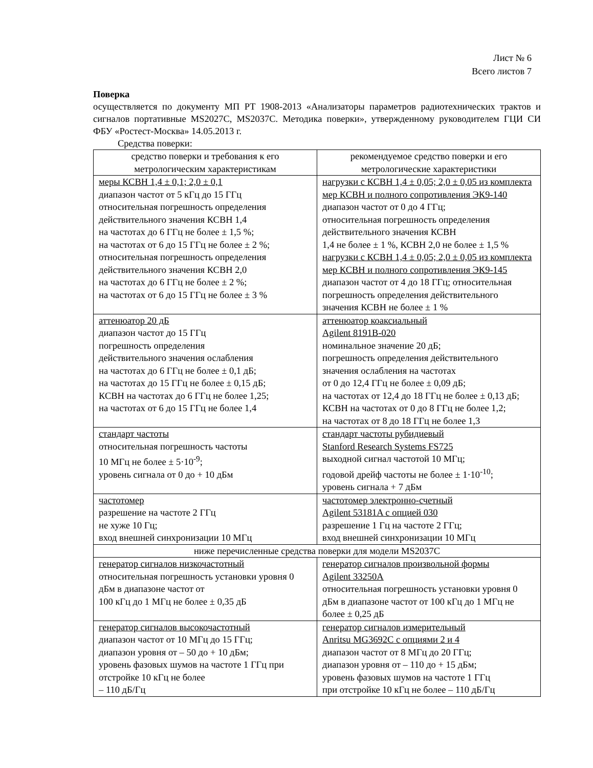Лист № 6
Всего листов 7
Поверка
осуществляется по документу МП РТ 1908-2013 «Анализаторы параметров радиотехнических трактов и сигналов портативные MS2027C, MS2037C. Методика поверки», утвержденному руководителем ГЦИ СИ ФБУ «Ростест-Москва» 14.05.2013 г.
Средства поверки:
| средство поверки и требования к его метрологическим характеристикам | рекомендуемое средство поверки и его метрологические характеристики |
| --- | --- |
| меры КСВН 1,4 ± 0,1; 2,0 ± 0,1 диапазон частот от 5 кГц до 15 ГГц относительная погрешность определения действительного значения КСВН 1,4 на частотах до 6 ГГц не более ± 1,5 %; на частотах от 6 до 15 ГГц не более ± 2 %; относительная погрешность определения действительного значения КСВН 2,0 на частотах до 6 ГГц не более ± 2 %; на частотах от 6 до 15 ГГц не более ± 3 % | нагрузки с КСВН 1,4 ± 0,05; 2,0 ± 0,05 из комплекта мер КСВН и полного сопротивления ЭК9-140 диапазон частот от 0 до 4 ГГц; относительная погрешность определения действительного значения КСВН 1,4 не более ± 1 %, КСВН 2,0 не более ± 1,5 % нагрузки с КСВН 1,4 ± 0,05; 2,0 ± 0,05 из комплекта мер КСВН и полного сопротивления ЭК9-145 диапазон частот от 4 до 18 ГГц; относительная погрешность определения действительного значения КСВН не более ± 1 % |
| аттенюатор 20 дБ диапазон частот до 15 ГГц погрешность определения действительного значения ослабления на частотах до 6 ГГц не более ± 0,1 дБ; на частотах до 15 ГГц не более ± 0,15 дБ; КСВН на частотах до 6 ГГц не более 1,25; на частотах от 6 до 15 ГГц не более 1,4 | аттенюатор коаксиальный Agilent 8191B-020 номинальное значение 20 дБ; погрешность определения действительного значения ослабления на частотах от 0 до 12,4 ГГц не более ± 0,09 дБ; на частотах от 12,4 до 18 ГГц не более ± 0,13 дБ; КСВН на частотах от 0 до 8 ГГц не более 1,2; на частотах от 8 до 18 ГГц не более 1,3 |
| стандарт частоты относительная погрешность частоты 10 МГц не более ± 5·10<sup>-9</sup>; уровень сигнала от 0 до + 10 дБм | стандарт частоты рубидиевый Stanford Research Systems FS725 выходной сигнал частотой 10 МГц; годовой дрейф частоты не более ± 1·10<sup>-10</sup>; уровень сигнала + 7 дБм |
| частотомер разрешение на частоте 2 ГГц не хуже 10 Гц; вход внешней синхронизации 10 МГц | частотомер электронно-счетный Agilent 53181A с опцией 030 разрешение 1 Гц на частоте 2 ГГц; вход внешней синхронизации 10 МГц |
| ниже перечисленные средства поверки для модели MS2037C | |
| генератор сигналов низкочастотный относительная погрешность установки уровня 0 дБм в диапазоне частот от 100 кГц до 1 МГц не более ± 0,35 дБ | генератор сигналов произвольной формы Agilent 33250A относительная погрешность установки уровня 0 дБм в диапазоне частот от 100 кГц до 1 МГц не более ± 0,25 дБ |
| генератор сигналов высокочастотный диапазон частот от 10 МГц до 15 ГГц; диапазон уровня от – 50 до + 10 дБм; уровень фазовых шумов на частоте 1 ГГц при отстройке 10 кГц не более – 110 дБ/Гц | генератор сигналов измерительный Anritsu MG3692C с опциями 2 и 4 диапазон частот от 8 МГц до 20 ГГц; диапазон уровня от – 110 до + 15 дБм; уровень фазовых шумов на частоте 1 ГГц при отстройке 10 кГц не более – 110 дБ/Гц |